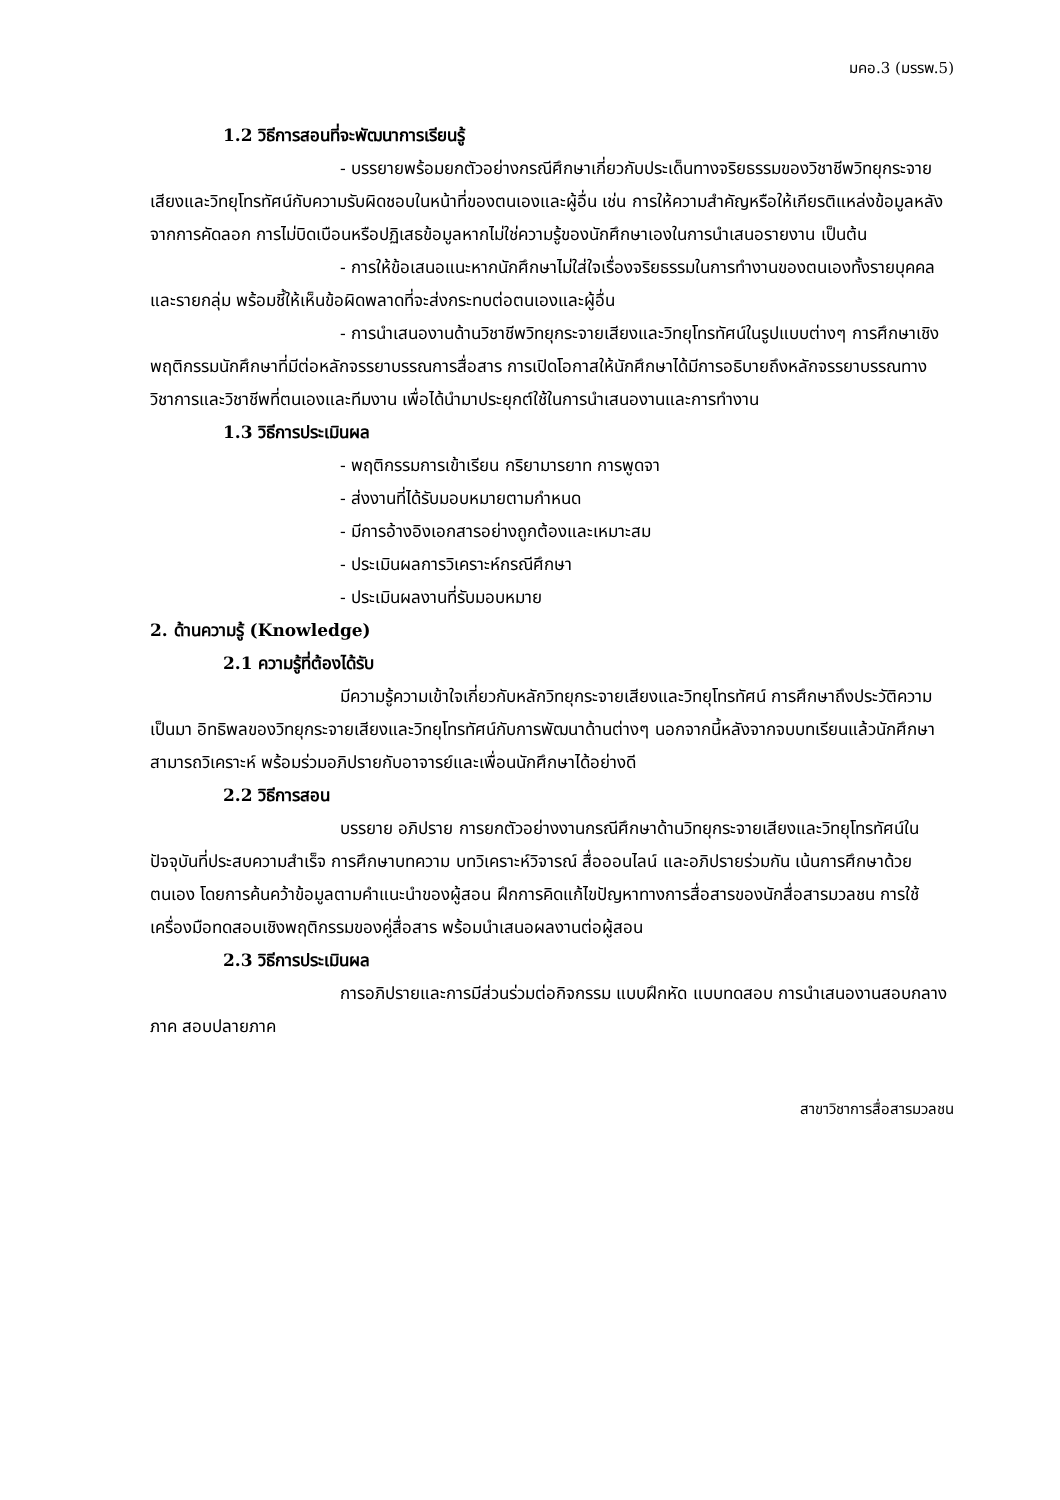มคอ.3 (มรรพ.5)
1.2 วิธีการสอนที่จะพัฒนาการเรียนรู้
- บรรยายพร้อมยกตัวอย่างกรณีศึกษาเกี่ยวกับประเด็นทางจริยธรรมของวิชาชีพวิทยุกระจายเสียงและวิทยุโทรทัศน์กับความรับผิดชอบในหน้าที่ของตนเองและผู้อื่น เช่น การให้ความสำคัญหรือให้เกียรติแหล่งข้อมูลหลังจากการคัดลอก การไม่บิดเบือนหรือปฏิเสธข้อมูลหากไม่ใช่ความรู้ของนักศึกษาเองในการนำเสนอรายงาน เป็นต้น
- การให้ข้อเสนอแนะหากนักศึกษาไม่ใส่ใจเรื่องจริยธรรมในการทำงานของตนเองทั้งรายบุคคลและรายกลุ่ม พร้อมชี้ให้เห็นข้อผิดพลาดที่จะส่งกระทบต่อตนเองและผู้อื่น
- การนำเสนองานด้านวิชาชีพวิทยุกระจายเสียงและวิทยุโทรทัศน์ในรูปแบบต่างๆ การศึกษาเชิงพฤติกรรมนักศึกษาที่มีต่อหลักจรรยาบรรณการสื่อสาร การเปิดโอกาสให้นักศึกษาได้มีการอธิบายถึงหลักจรรยาบรรณทางวิชาการและวิชาชีพที่ตนเองและทีมงาน เพื่อได้นำมาประยุกต์ใช้ในการนำเสนองานและการทำงาน
1.3 วิธีการประเมินผล
- พฤติกรรมการเข้าเรียน กริยามารยาท การพูดจา
- ส่งงานที่ได้รับมอบหมายตามกำหนด
- มีการอ้างอิงเอกสารอย่างถูกต้องและเหมาะสม
- ประเมินผลการวิเคราะห์กรณีศึกษา
- ประเมินผลงานที่รับมอบหมาย
2. ด้านความรู้ (Knowledge)
2.1 ความรู้ที่ต้องได้รับ
มีความรู้ความเข้าใจเกี่ยวกับหลักวิทยุกระจายเสียงและวิทยุโทรทัศน์ การศึกษาถึงประวัติความเป็นมา อิทธิพลของวิทยุกระจายเสียงและวิทยุโทรทัศน์กับการพัฒนาด้านต่างๆ นอกจากนี้หลังจากจบบทเรียนแล้วนักศึกษาสามารถวิเคราะห์ พร้อมร่วมอภิปรายกับอาจารย์และเพื่อนนักศึกษาได้อย่างดี
2.2 วิธีการสอน
บรรยาย อภิปราย การยกตัวอย่างงานกรณีศึกษาด้านวิทยุกระจายเสียงและวิทยุโทรทัศน์ในปัจจุบันที่ประสบความสำเร็จ การศึกษาบทความ บทวิเคราะห์วิจารณ์ สื่อออนไลน์ และอภิปรายร่วมกัน เน้นการศึกษาด้วยตนเอง โดยการค้นคว้าข้อมูลตามคำแนะนำของผู้สอน ฝึกการคิดแก้ไขปัญหาทางการสื่อสารของนักสื่อสารมวลชน การใช้เครื่องมือทดสอบเชิงพฤติกรรมของคู่สื่อสาร พร้อมนำเสนอผลงานต่อผู้สอน
2.3 วิธีการประเมินผล
การอภิปรายและการมีส่วนร่วมต่อกิจกรรม แบบฝึกหัด แบบทดสอบ การนำเสนองานสอบกลางภาค สอบปลายภาค
สาขาวิชาการสื่อสารมวลชน